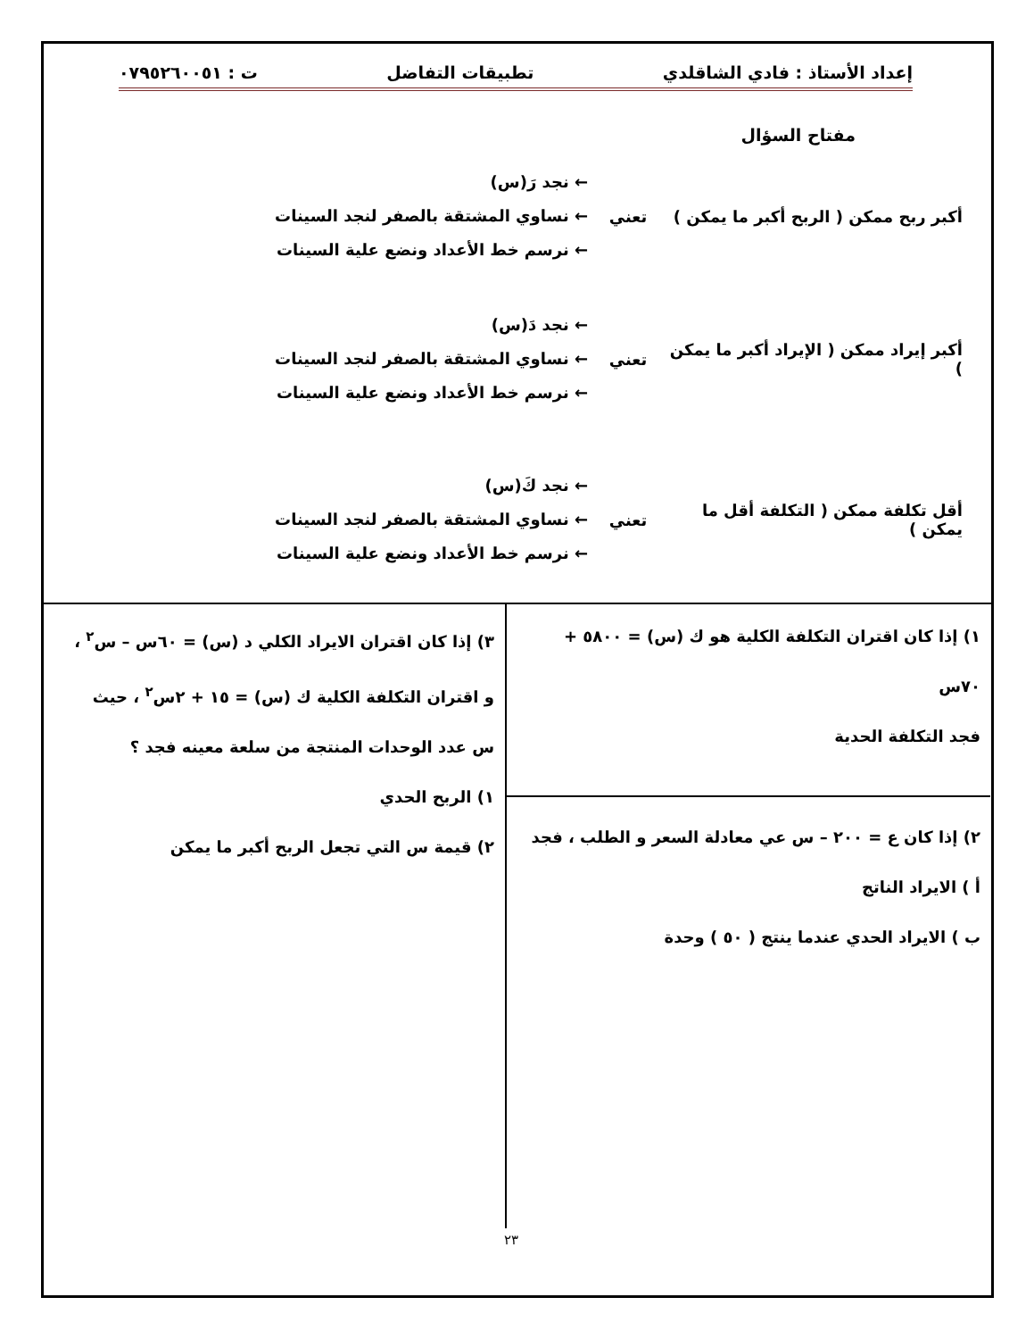إعداد الأستاذ : فادي الشاقلدي تطبيقات التفاضل ت : ٠٧٩٥٢٦٠٠٥١
مفتاح السؤال
أكبر ربح ممكن ( الربح أكبر ما يمكن )
تعني
← نجد رَ(س)
← نساوي المشتقة بالصفر لنجد السينات
← نرسم خط الأعداد ونضع علية السينات
أكبر إيراد ممكن ( الإيراد أكبر ما يمكن )
تعني
← نجد دَ(س)
← نساوي المشتقة بالصفر لنجد السينات
← نرسم خط الأعداد ونضع علية السينات
أقل تكلفة ممكن ( التكلفة أقل ما يمكن )
تعني
← نجد كَ(س)
← نساوي المشتقة بالصفر لنجد السينات
← نرسم خط الأعداد ونضع علية السينات
١) إذا كان اقتران التكلفة الكلية هو ك (س) = ٥٨٠٠ + ٧٠س
فجد التكلفة الحدية
٢) إذا كان ع = ٢٠٠ – س عي معادلة السعر و الطلب ، فجد
أ ) الايراد الناتج
ب ) الايراد الحدي عندما ينتج ( ٥٠ ) وحدة
٣) إذا كان اقتران الايراد الكلي د (س) = ٦٠س – س<sup>٢</sup> ،
و اقتران التكلفة الكلية ك (س) = ١٥ + ٢س<sup>٢</sup> ، حيث
س عدد الوحدات المنتجة من سلعة معينه فجد ؟
١) الربح الحدي
٢) قيمة س التي تجعل الربح أكبر ما يمكن
٢٣